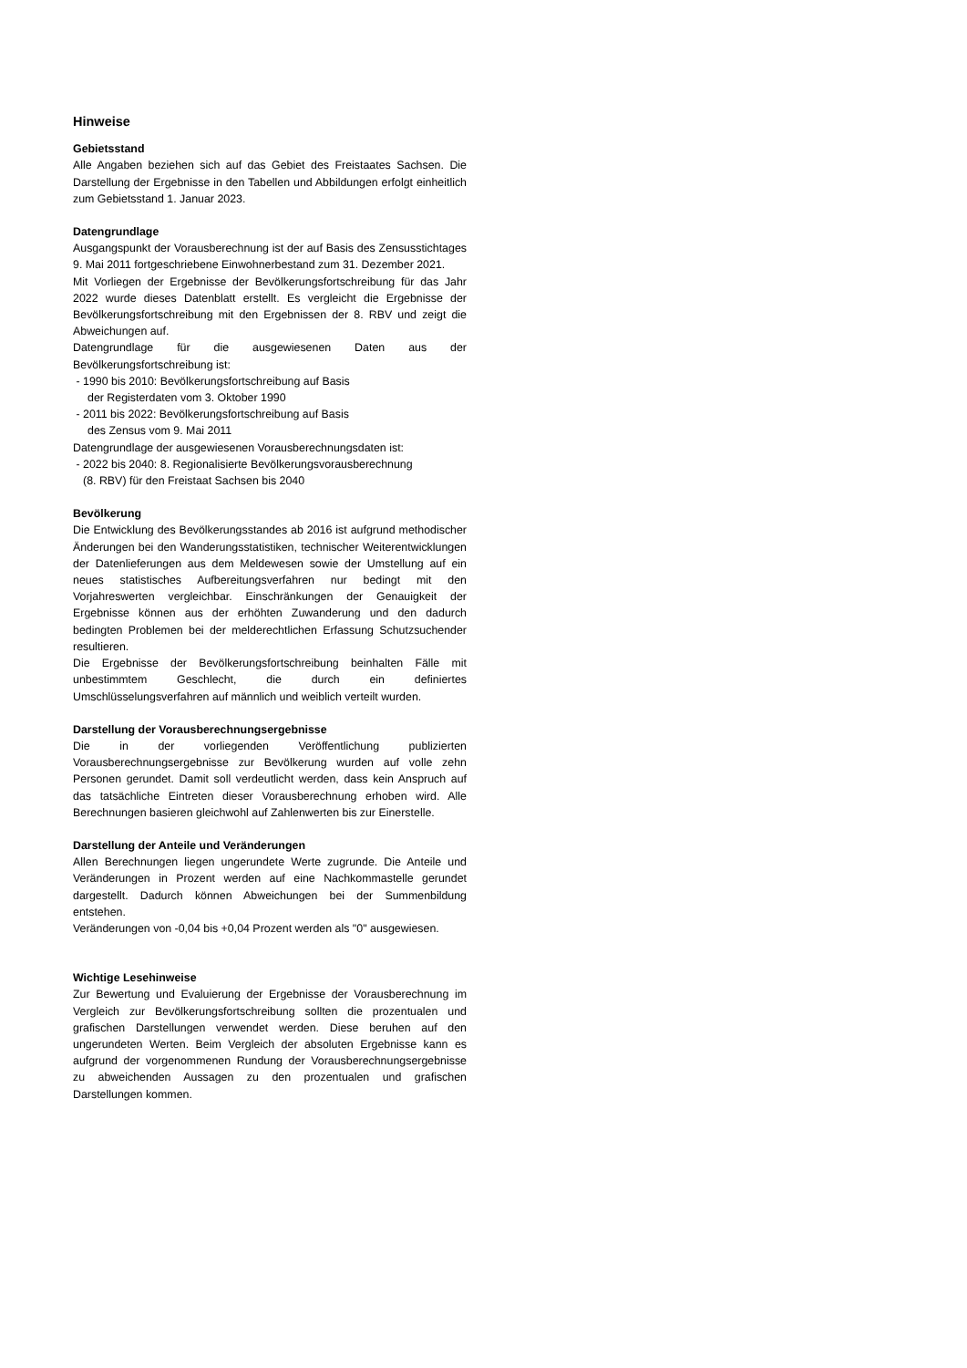Hinweise
Gebietsstand
Alle Angaben beziehen sich auf das Gebiet des Freistaates Sachsen. Die Darstellung der Ergebnisse in den Tabellen und Abbildungen erfolgt einheitlich zum Gebietsstand 1. Januar 2023.
Datengrundlage
Ausgangspunkt der Vorausberechnung ist der auf Basis des Zensusstichtages 9. Mai 2011 fortgeschriebene Einwohnerbestand zum 31. Dezember 2021.
Mit Vorliegen der Ergebnisse der Bevölkerungsfortschreibung für das Jahr 2022 wurde dieses Datenblatt erstellt. Es vergleicht die Ergebnisse der Bevölkerungsfortschreibung mit den Ergebnissen der 8. RBV und zeigt die Abweichungen auf.
Datengrundlage für die ausgewiesenen Daten aus der Bevölkerungsfortschreibung ist:
- 1990 bis 2010: Bevölkerungsfortschreibung auf Basis
der Registerdaten vom 3. Oktober 1990
- 2011 bis 2022: Bevölkerungsfortschreibung auf Basis
des Zensus vom 9. Mai 2011
Datengrundlage der ausgewiesenen Vorausberechnungsdaten ist:
- 2022 bis 2040: 8. Regionalisierte Bevölkerungsvorausberechnung
(8. RBV) für den Freistaat Sachsen bis 2040
Bevölkerung
Die Entwicklung des Bevölkerungsstandes ab 2016 ist aufgrund methodischer Änderungen bei den Wanderungsstatistiken, technischer Weiterentwicklungen der Datenlieferungen aus dem Meldewesen sowie der Umstellung auf ein neues statistisches Aufbereitungsverfahren nur bedingt mit den Vorjahreswerten vergleichbar. Einschränkungen der Genauigkeit der Ergebnisse können aus der erhöhten Zuwanderung und den dadurch bedingten Problemen bei der melderechtlichen Erfassung Schutzsuchender resultieren.
Die Ergebnisse der Bevölkerungsfortschreibung beinhalten Fälle mit unbestimmtem Geschlecht, die durch ein definiertes Umschlüsselungsverfahren auf männlich und weiblich verteilt wurden.
Darstellung der Vorausberechnungsergebnisse
Die in der vorliegenden Veröffentlichung publizierten Vorausberechnungsergebnisse zur Bevölkerung wurden auf volle zehn Personen gerundet. Damit soll verdeutlicht werden, dass kein Anspruch auf das tatsächliche Eintreten dieser Vorausberechnung erhoben wird. Alle Berechnungen basieren gleichwohl auf Zahlenwerten bis zur Einerstelle.
Darstellung der Anteile und Veränderungen
Allen Berechnungen liegen ungerundete Werte zugrunde. Die Anteile und Veränderungen in Prozent werden auf eine Nachkommastelle gerundet dargestellt. Dadurch können Abweichungen bei der Summenbildung entstehen.
Veränderungen von -0,04 bis +0,04 Prozent werden als "0" ausgewiesen.
Wichtige Lesehinweise
Zur Bewertung und Evaluierung der Ergebnisse der Vorausberechnung im Vergleich zur Bevölkerungsfortschreibung sollten die prozentualen und grafischen Darstellungen verwendet werden. Diese beruhen auf den ungerundeten Werten. Beim Vergleich der absoluten Ergebnisse kann es aufgrund der vorgenommenen Rundung der Vorausberechnungsergebnisse zu abweichenden Aussagen zu den prozentualen und grafischen Darstellungen kommen.